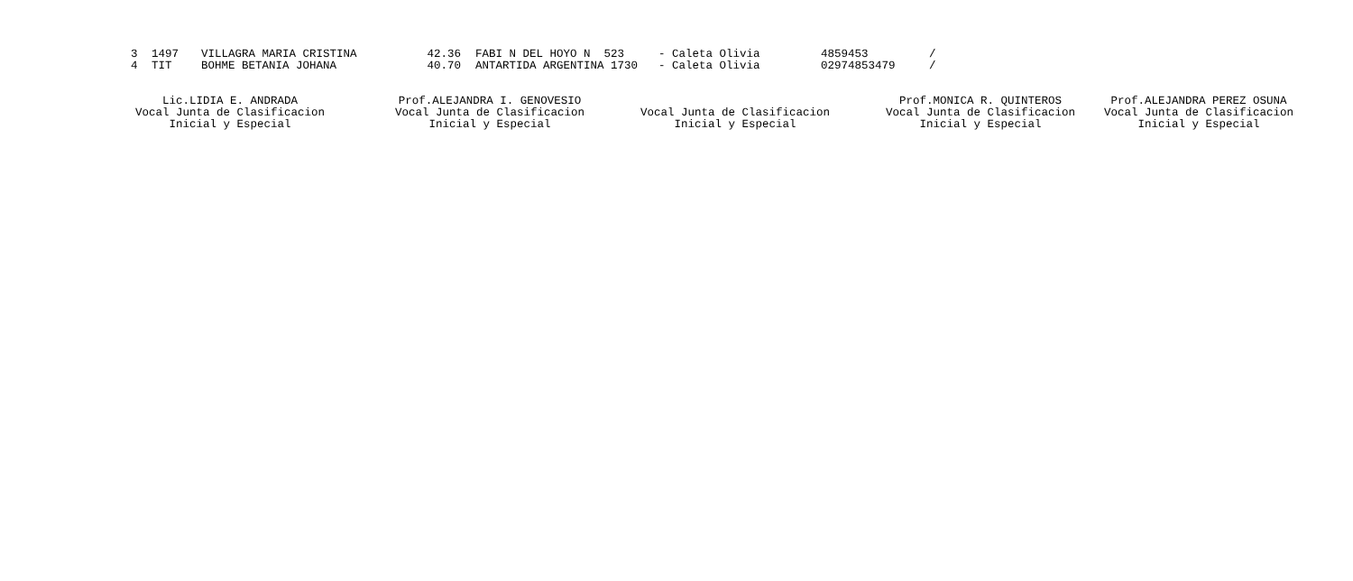| 3 | 1497 | VILLAGRA MARIA CRISTINA | 42.36 | | FABI N DEL HOYO N 523 | - Caleta Olivia | 4859453 | / |
| 4 | TIT | BOHME BETANIA JOHANA | 40.70 | | ANTARTIDA ARGENTINA 1730 | - Caleta Olivia | 02974853479 | / |
Lic.LIDIA E. ANDRADA Vocal Junta de Clasificacion Inicial y Especial
Prof.ALEJANDRA I. GENOVESIO Vocal Junta de Clasificacion Inicial y Especial
Vocal Junta de Clasificacion Inicial y Especial
Prof.MONICA R. QUINTEROS Vocal Junta de Clasificacion Inicial y Especial
Prof.ALEJANDRA PEREZ OSUNA Vocal Junta de Clasificacion Inicial y Especial